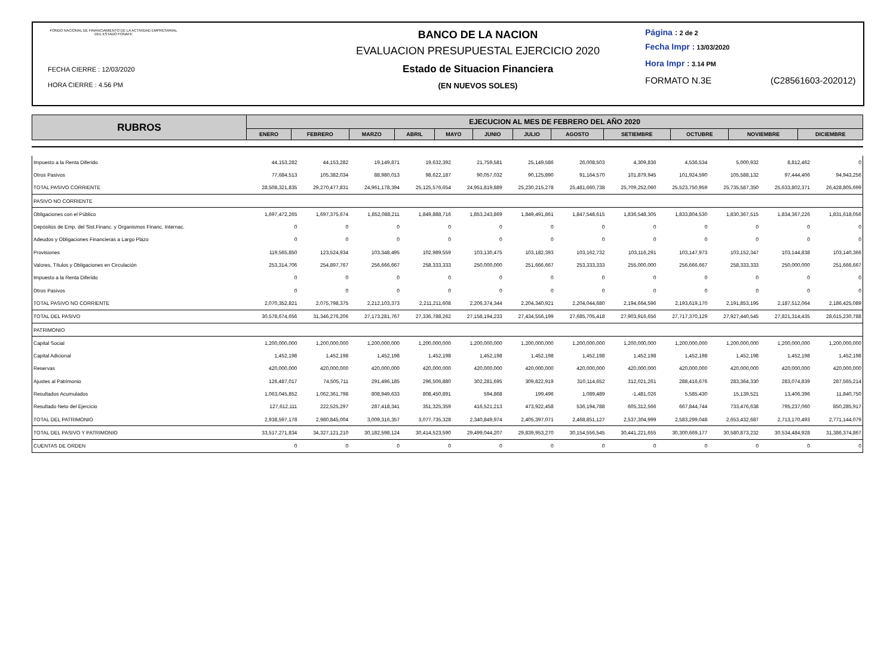FONDO NACIONAL DE FINANCIAMIENTO DE LA ACTIVIDAD EMPRESARIAL DEL ESTADO FONAFE
FECHA CIERRE : 12/03/2020
HORA CIERRE : 4.56 PM
BANCO DE LA NACION
EVALUACION PRESUPUESTAL EJERCICIO 2020
Estado de Situacion Financiera
(EN NUEVOS SOLES)
Página : 2 de 2
Fecha Impr : 13/03/2020
Hora Impr : 3.14 PM
FORMATO N.3E (C28561603-202012)
| RUBROS | EJECUCION AL MES DE FEBRERO DEL AÑO 2020 | | | | | | | | | | | |
| --- | --- | --- | --- | --- | --- | --- | --- | --- | --- | --- | --- | --- |
| | ENERO | FEBRERO | MARZO | ABRIL | MAYO | JUNIO | JULIO | AGOSTO | SETIEMBRE | OCTUBRE | NOVIEMBRE | DICIEMBRE |
| Impuesto a la Renta Diferido | 44,153,282 | 44,153,282 | 19,149,871 | 19,632,392 | 21,759,581 | 25,149,586 | 26,008,503 | 4,309,836 | 4,536,534 | 5,000,932 | 8,812,462 | 0 |
| Otros Pasivos | 77,684,513 | 105,382,034 | 88,980,013 | 98,622,187 | 90,057,032 | 90,125,890 | 91,164,570 | 101,879,945 | 101,924,590 | 105,588,132 | 97,444,406 | 94,943,256 |
| TOTAL PASIVO CORRIENTE | 28,508,321,835 | 29,270,477,831 | 24,961,178,394 | 25,125,576,654 | 24,951,819,889 | 25,230,215,278 | 25,481,660,738 | 25,709,252,060 | 25,523,750,959 | 25,735,587,350 | 25,633,802,371 | 26,428,805,699 |
| PASIVO NO CORRIENTE | | | | | | | | | | | | |
| Obligaciones con el Público | 1,697,472,265 | 1,697,375,674 | 1,852,088,211 | 1,849,888,716 | 1,853,243,869 | 1,849,491,861 | 1,847,548,615 | 1,836,548,305 | 1,833,804,530 | 1,830,367,515 | 1,834,367,226 | 1,831,618,056 |
| Depósitos de Emp. del Sist.Financ. y Organismos Financ. Internac. | 0 | 0 | 0 | 0 | 0 | 0 | 0 | 0 | 0 | 0 | 0 | 0 |
| Adeudos y Obligaciones Financieras a Largo Plazo | 0 | 0 | 0 | 0 | 0 | 0 | 0 | 0 | 0 | 0 | 0 | 0 |
| Provisiones | 119,565,850 | 123,524,934 | 103,348,495 | 102,989,559 | 103,130,475 | 103,182,393 | 103,162,732 | 103,116,291 | 103,147,973 | 103,152,347 | 103,144,838 | 103,140,366 |
| Valores, Títulos y Obligaciones en Circulación | 253,314,706 | 254,897,767 | 256,666,667 | 258,333,333 | 250,000,000 | 251,666,667 | 253,333,333 | 255,000,000 | 256,666,667 | 258,333,333 | 250,000,000 | 251,666,667 |
| Impuesto a la Renta Diferido | 0 | 0 | 0 | 0 | 0 | 0 | 0 | 0 | 0 | 0 | 0 | 0 |
| Otros Pasivos | 0 | 0 | 0 | 0 | 0 | 0 | 0 | 0 | 0 | 0 | 0 | 0 |
| TOTAL PASIVO NO CORRIENTE | 2,070,352,821 | 2,075,798,375 | 2,212,103,373 | 2,211,211,608 | 2,206,374,344 | 2,204,340,921 | 2,204,044,680 | 2,194,664,596 | 2,193,619,170 | 2,191,853,195 | 2,187,512,064 | 2,186,425,089 |
| TOTAL DEL PASIVO | 30,578,674,656 | 31,346,276,206 | 27,173,281,767 | 27,336,788,262 | 27,158,194,233 | 27,434,556,199 | 27,685,705,418 | 27,903,916,656 | 27,717,370,129 | 27,927,440,545 | 27,821,314,435 | 28,615,230,788 |
| PATRIMONIO | | | | | | | | | | | | |
| Capital Social | 1,200,000,000 | 1,200,000,000 | 1,200,000,000 | 1,200,000,000 | 1,200,000,000 | 1,200,000,000 | 1,200,000,000 | 1,200,000,000 | 1,200,000,000 | 1,200,000,000 | 1,200,000,000 | 1,200,000,000 |
| Capital Adicional | 1,452,198 | 1,452,198 | 1,452,198 | 1,452,198 | 1,452,198 | 1,452,198 | 1,452,198 | 1,452,198 | 1,452,198 | 1,452,198 | 1,452,198 | 1,452,198 |
| Reservas | 420,000,000 | 420,000,000 | 420,000,000 | 420,000,000 | 420,000,000 | 420,000,000 | 420,000,000 | 420,000,000 | 420,000,000 | 420,000,000 | 420,000,000 | 420,000,000 |
| Ajustes al Patrimonio | 126,487,017 | 74,505,711 | 291,496,185 | 296,506,880 | 302,281,695 | 309,822,919 | 310,114,652 | 312,021,261 | 288,416,676 | 283,364,330 | 283,074,839 | 287,565,214 |
| Resultados Acumulados | 1,063,045,852 | 1,062,361,798 | 808,949,633 | 808,450,891 | 594,868 | 199,496 | 1,089,489 | -1,481,026 | 5,585,430 | 15,139,521 | 13,406,396 | 11,840,750 |
| Resultado Neto del Ejercicio | 127,612,111 | 222,525,297 | 287,418,341 | 351,325,359 | 416,521,213 | 473,922,458 | 536,194,788 | 605,312,566 | 667,844,744 | 733,476,638 | 795,237,060 | 850,285,917 |
| TOTAL DEL PATRIMONIO | 2,938,597,178 | 2,980,845,004 | 3,009,316,357 | 3,077,735,328 | 2,340,849,974 | 2,405,397,071 | 2,468,851,127 | 2,537,304,999 | 2,583,299,048 | 2,653,432,687 | 2,713,170,493 | 2,771,144,079 |
| TOTAL DEL PASIVO Y PATRIMONIO | 33,517,271,834 | 34,327,121,210 | 30,182,598,124 | 30,414,523,590 | 29,499,044,207 | 29,839,953,270 | 30,154,556,545 | 30,441,221,655 | 30,300,669,177 | 30,580,873,232 | 30,534,484,928 | 31,386,374,867 |
| CUENTAS DE ORDEN | 0 | 0 | 0 | 0 | 0 | 0 | 0 | 0 | 0 | 0 | 0 | 0 |